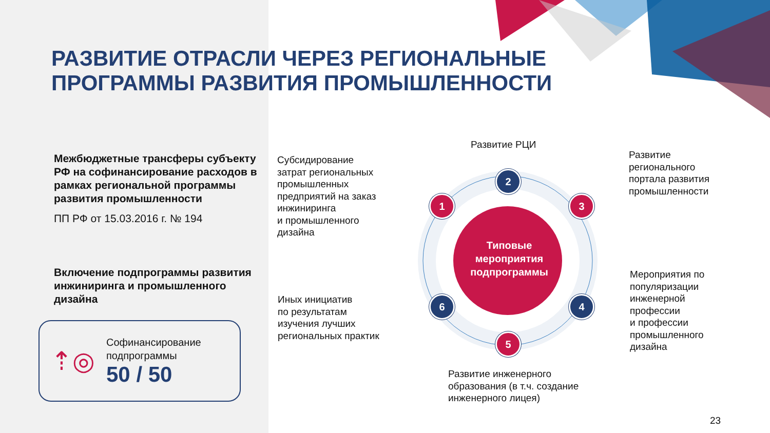РАЗВИТИЕ ОТРАСЛИ ЧЕРЕЗ РЕГИОНАЛЬНЫЕ
ПРОГРАММЫ РАЗВИТИЯ ПРОМЫШЛЕННОСТИ
Межбюджетные трансферы субъекту РФ на софинансирование расходов в рамках региональной программы развития промышленности
ПП РФ от 15.03.2016 г. № 194
Включение подпрограммы развития инжиниринга и промышленного дизайна
⇡◎
Софинансирование
подпрограммы
50 / 50
Развитие РЦИ
Субсидирование
затрат региональных
промышленных
предприятий на заказ
инжиниринга
и промышленного
дизайна
Развитие
регионального
портала развития
промышленности
Мероприятия по
популяризации
инженерной
профессии
и профессии
промышленного
дизайна
Иных инициатив
по результатам
изучения лучших
региональных практик
Развитие инженерного
образования (в т.ч. создание
инженерного лицея)
Типовые мероприятия подпрограммы
1
2
3
4
5
6
23